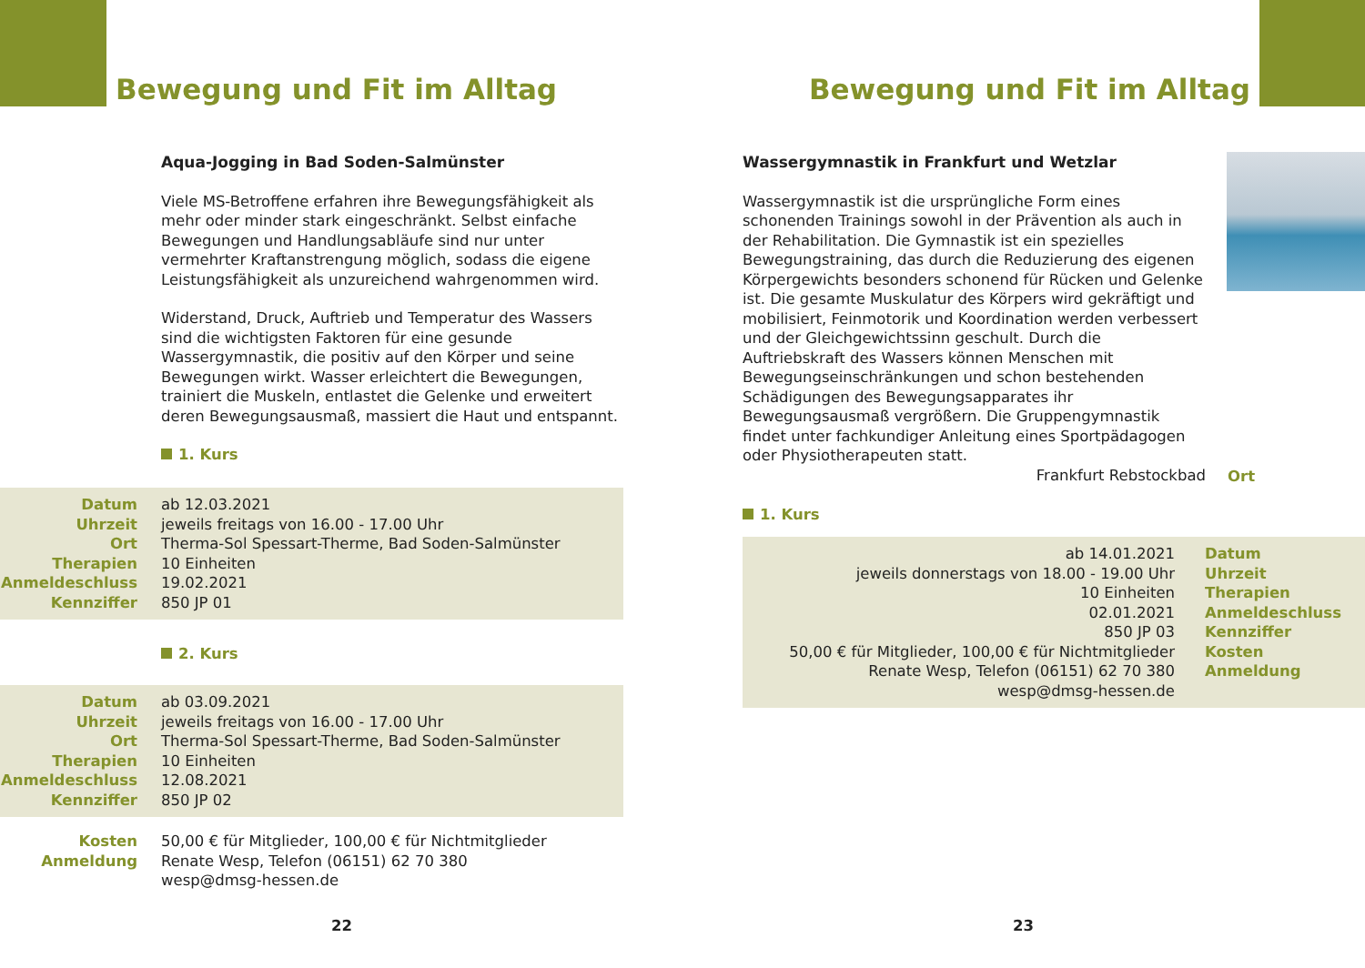Bewegung und Fit im Alltag
Aqua-Jogging in Bad Soden-Salmünster
Viele MS-Betroffene erfahren ihre Bewegungsfähigkeit als mehr oder minder stark eingeschränkt. Selbst einfache Bewegungen und Handlungsabläufe sind nur unter vermehrter Kraftanstrengung möglich, sodass die eigene Leistungsfähigkeit als unzureichend wahrgenommen wird.
Widerstand, Druck, Auftrieb und Temperatur des Wassers sind die wichtigsten Faktoren für eine gesunde Wassergymnastik, die positiv auf den Körper und seine Bewegungen wirkt. Wasser erleichtert die Bewegungen, trainiert die Muskeln, entlastet die Gelenke und erweitert deren Bewegungsausmaß, massiert die Haut und entspannt.
1. Kurs
| Datum | ab 12.03.2021 |
| Uhrzeit | jeweils freitags von 16.00 - 17.00 Uhr |
| Ort | Therma-Sol Spessart-Therme, Bad Soden-Salmünster |
| Therapien | 10 Einheiten |
| Anmeldeschluss | 19.02.2021 |
| Kennziffer | 850 JP 01 |
2. Kurs
| Datum | ab 03.09.2021 |
| Uhrzeit | jeweils freitags von 16.00 - 17.00 Uhr |
| Ort | Therma-Sol Spessart-Therme, Bad Soden-Salmünster |
| Therapien | 10 Einheiten |
| Anmeldeschluss | 12.08.2021 |
| Kennziffer | 850 JP 02 |
| Kosten | 50,00 € für Mitglieder, 100,00 € für Nichtmitglieder |
| Anmeldung | Renate Wesp, Telefon (06151) 62 70 380 wesp@dmsg-hessen.de |
22
Bewegung und Fit im Alltag
Wassergymnastik in Frankfurt und Wetzlar
Wassergymnastik ist die ursprüngliche Form eines schonenden Trainings sowohl in der Prävention als auch in der Rehabilitation. Die Gymnastik ist ein spezielles Bewegungstraining, das durch die Reduzierung des eigenen Körpergewichts besonders schonend für Rücken und Gelenke ist. Die gesamte Muskulatur des Körpers wird gekräftigt und mobilisiert, Feinmotorik und Koordination werden verbessert und der Gleichgewichtssinn geschult. Durch die Auftriebskraft des Wassers können Menschen mit Bewegungseinschränkungen und schon bestehenden Schädigungen des Bewegungsapparates ihr Bewegungsausmaß vergrößern. Die Gruppengymnastik findet unter fachkundiger Anleitung eines Sportpädagogen oder Physiotherapeuten statt.
Frankfurt Rebstockbad Ort
1. Kurs
| ab 14.01.2021 | Datum |
| jeweils donnerstags von 18.00 - 19.00 Uhr | Uhrzeit |
| 10 Einheiten | Therapien |
| 02.01.2021 | Anmeldeschluss |
| 850 JP 03 | Kennziffer |
| 50,00 € für Mitglieder, 100,00 € für Nichtmitglieder | Kosten |
| Renate Wesp, Telefon (06151) 62 70 380 wesp@dmsg-hessen.de | Anmeldung |
23